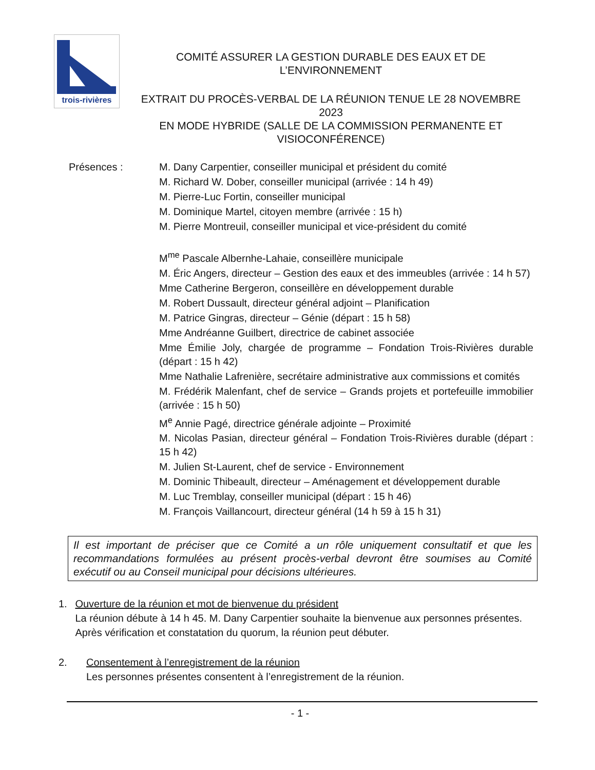trois-rivières
COMITÉ ASSURER LA GESTION DURABLE DES EAUX ET DE
L’ENVIRONNEMENT
EXTRAIT DU PROCÈS-VERBAL DE LA RÉUNION TENUE LE 28 NOVEMBRE 2023
EN MODE HYBRIDE (SALLE DE LA COMMISSION PERMANENTE ET
VISIOCONFÉRENCE)
Présences : M. Dany Carpentier, conseiller municipal et président du comité
M. Richard W. Dober, conseiller municipal (arrivée : 14 h 49)
M. Pierre-Luc Fortin, conseiller municipal
M. Dominique Martel, citoyen membre (arrivée : 15 h)
M. Pierre Montreuil, conseiller municipal et vice-président du comité
M<sup>me</sup> Pascale Albernhe-Lahaie, conseillère municipale
M. Éric Angers, directeur – Gestion des eaux et des immeubles (arrivée : 14 h 57)
Mme Catherine Bergeron, conseillère en développement durable
M. Robert Dussault, directeur général adjoint – Planification
M. Patrice Gingras, directeur – Génie (départ : 15 h 58)
Mme Andréanne Guilbert, directrice de cabinet associée
Mme Émilie Joly, chargée de programme – Fondation Trois-Rivières durable (départ : 15 h 42)
Mme Nathalie Lafrenière, secrétaire administrative aux commissions et comités
M. Frédérik Malenfant, chef de service – Grands projets et portefeuille immobilier (arrivée : 15 h 50)
M<sup>e</sup> Annie Pagé, directrice générale adjointe – Proximité
M. Nicolas Pasian, directeur général – Fondation Trois-Rivières durable (départ : 15 h 42)
M. Julien St-Laurent, chef de service - Environnement
M. Dominic Thibeault, directeur – Aménagement et développement durable
M. Luc Tremblay, conseiller municipal (départ : 15 h 46)
M. François Vaillancourt, directeur général (14 h 59 à 15 h 31)
Il est important de préciser que ce Comité a un rôle uniquement consultatif et que les recommandations formulées au présent procès-verbal devront être soumises au Comité exécutif ou au Conseil municipal pour décisions ultérieures.
1. Ouverture de la réunion et mot de bienvenue du président
La réunion débute à 14 h 45. M. Dany Carpentier souhaite la bienvenue aux personnes présentes. Après vérification et constatation du quorum, la réunion peut débuter.
2. Consentement à l’enregistrement de la réunion
Les personnes présentes consentent à l’enregistrement de la réunion.
- 1 -